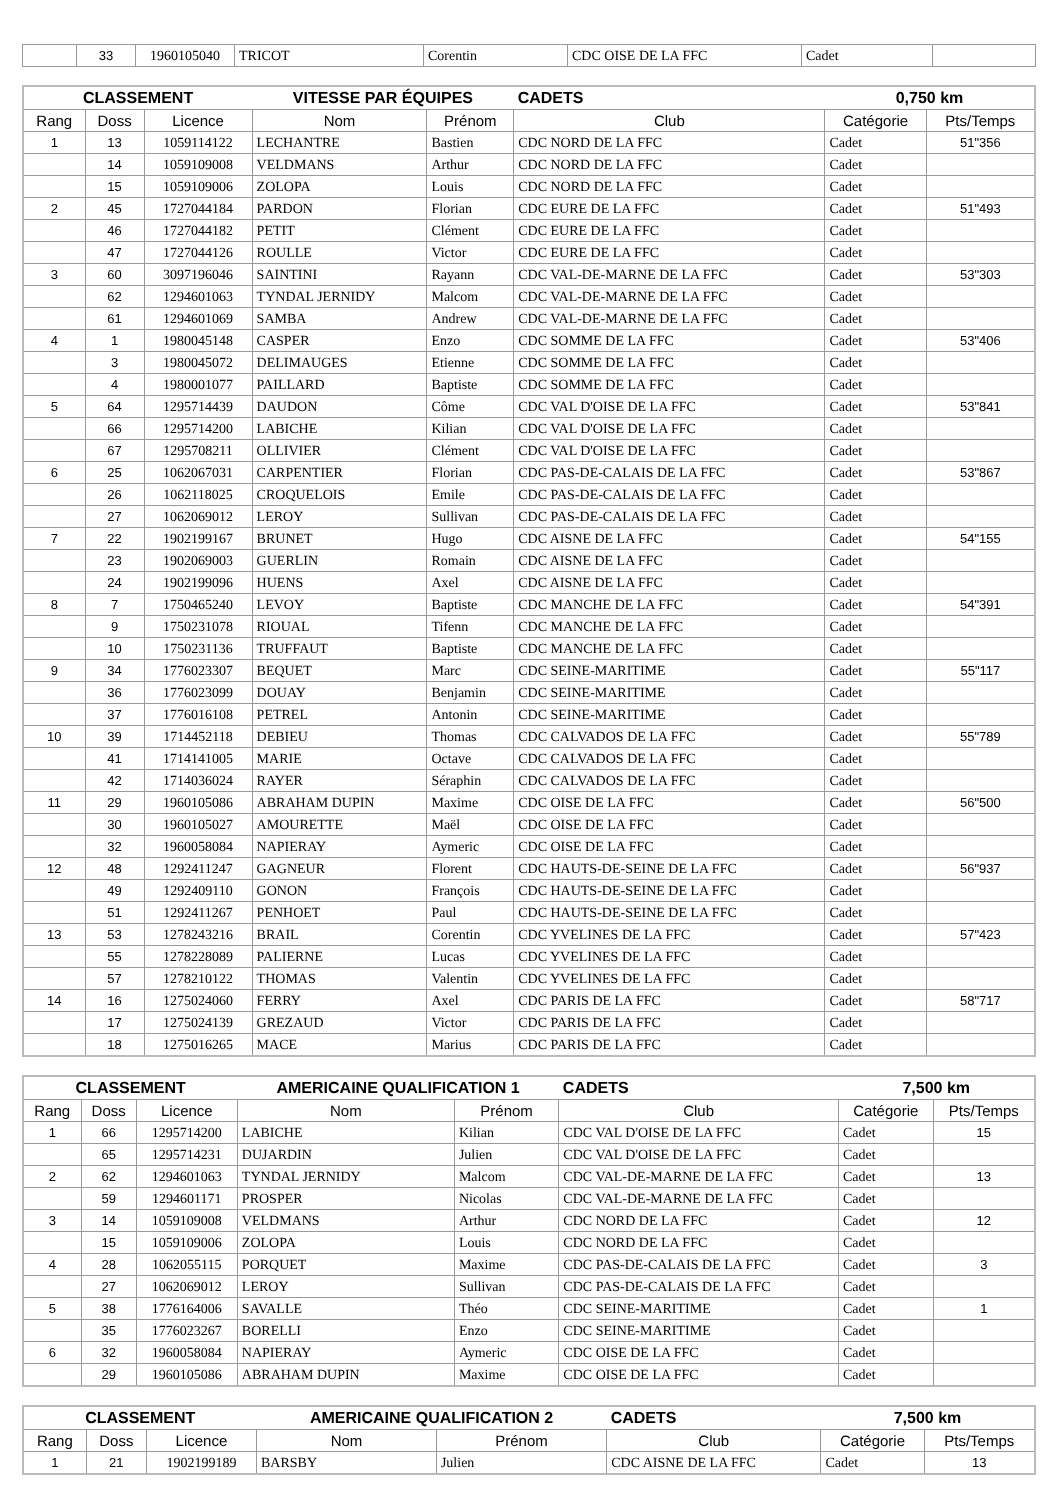| | 33 | 1960105040 | TRICOT | Corentin | CDC OISE DE LA FFC | Cadet | |
| CLASSEMENT | | | VITESSE PAR ÉQUIPES | | CADETS | 0,750 km | |
| Rang | Doss | Licence | Nom | Prénom | Club | Catégorie | Pts/Temps |
| 1 | 13 | 1059114122 | LECHANTRE | Bastien | CDC NORD DE LA FFC | Cadet | 51"356 |
| | 14 | 1059109008 | VELDMANS | Arthur | CDC NORD DE LA FFC | Cadet | |
| | 15 | 1059109006 | ZOLOPA | Louis | CDC NORD DE LA FFC | Cadet | |
| 2 | 45 | 1727044184 | PARDON | Florian | CDC EURE DE LA FFC | Cadet | 51"493 |
| | 46 | 1727044182 | PETIT | Clément | CDC EURE DE LA FFC | Cadet | |
| | 47 | 1727044126 | ROULLE | Victor | CDC EURE DE LA FFC | Cadet | |
| 3 | 60 | 3097196046 | SAINTINI | Rayann | CDC VAL-DE-MARNE DE LA FFC | Cadet | 53"303 |
| | 62 | 1294601063 | TYNDAL JERNIDY | Malcom | CDC VAL-DE-MARNE DE LA FFC | Cadet | |
| | 61 | 1294601069 | SAMBA | Andrew | CDC VAL-DE-MARNE DE LA FFC | Cadet | |
| 4 | 1 | 1980045148 | CASPER | Enzo | CDC SOMME DE LA FFC | Cadet | 53"406 |
| | 3 | 1980045072 | DELIMAUGES | Etienne | CDC SOMME DE LA FFC | Cadet | |
| | 4 | 1980001077 | PAILLARD | Baptiste | CDC SOMME DE LA FFC | Cadet | |
| 5 | 64 | 1295714439 | DAUDON | Côme | CDC VAL D'OISE DE LA FFC | Cadet | 53"841 |
| | 66 | 1295714200 | LABICHE | Kilian | CDC VAL D'OISE DE LA FFC | Cadet | |
| | 67 | 1295708211 | OLLIVIER | Clément | CDC VAL D'OISE DE LA FFC | Cadet | |
| 6 | 25 | 1062067031 | CARPENTIER | Florian | CDC PAS-DE-CALAIS DE LA FFC | Cadet | 53"867 |
| | 26 | 1062118025 | CROQUELOIS | Emile | CDC PAS-DE-CALAIS DE LA FFC | Cadet | |
| | 27 | 1062069012 | LEROY | Sullivan | CDC PAS-DE-CALAIS DE LA FFC | Cadet | |
| 7 | 22 | 1902199167 | BRUNET | Hugo | CDC AISNE DE LA FFC | Cadet | 54"155 |
| | 23 | 1902069003 | GUERLIN | Romain | CDC AISNE DE LA FFC | Cadet | |
| | 24 | 1902199096 | HUENS | Axel | CDC AISNE DE LA FFC | Cadet | |
| 8 | 7 | 1750465240 | LEVOY | Baptiste | CDC MANCHE DE LA FFC | Cadet | 54"391 |
| | 9 | 1750231078 | RIOUAL | Tifenn | CDC MANCHE DE LA FFC | Cadet | |
| | 10 | 1750231136 | TRUFFAUT | Baptiste | CDC MANCHE DE LA FFC | Cadet | |
| 9 | 34 | 1776023307 | BEQUET | Marc | CDC SEINE-MARITIME | Cadet | 55"117 |
| | 36 | 1776023099 | DOUAY | Benjamin | CDC SEINE-MARITIME | Cadet | |
| | 37 | 1776016108 | PETREL | Antonin | CDC SEINE-MARITIME | Cadet | |
| 10 | 39 | 1714452118 | DEBIEU | Thomas | CDC CALVADOS DE LA FFC | Cadet | 55"789 |
| | 41 | 1714141005 | MARIE | Octave | CDC CALVADOS DE LA FFC | Cadet | |
| | 42 | 1714036024 | RAYER | Séraphin | CDC CALVADOS DE LA FFC | Cadet | |
| 11 | 29 | 1960105086 | ABRAHAM DUPIN | Maxime | CDC OISE DE LA FFC | Cadet | 56"500 |
| | 30 | 1960105027 | AMOURETTE | Maël | CDC OISE DE LA FFC | Cadet | |
| | 32 | 1960058084 | NAPIERAY | Aymeric | CDC OISE DE LA FFC | Cadet | |
| 12 | 48 | 1292411247 | GAGNEUR | Florent | CDC HAUTS-DE-SEINE DE LA FFC | Cadet | 56"937 |
| | 49 | 1292409110 | GONON | François | CDC HAUTS-DE-SEINE DE LA FFC | Cadet | |
| | 51 | 1292411267 | PENHOET | Paul | CDC HAUTS-DE-SEINE DE LA FFC | Cadet | |
| 13 | 53 | 1278243216 | BRAIL | Corentin | CDC YVELINES DE LA FFC | Cadet | 57"423 |
| | 55 | 1278228089 | PALIERNE | Lucas | CDC YVELINES DE LA FFC | Cadet | |
| | 57 | 1278210122 | THOMAS | Valentin | CDC YVELINES DE LA FFC | Cadet | |
| 14 | 16 | 1275024060 | FERRY | Axel | CDC PARIS DE LA FFC | Cadet | 58"717 |
| | 17 | 1275024139 | GREZAUD | Victor | CDC PARIS DE LA FFC | Cadet | |
| | 18 | 1275016265 | MACE | Marius | CDC PARIS DE LA FFC | Cadet | |
| CLASSEMENT | | | AMERICAINE QUALIFICATION 1 | | CADETS | 7,500 km | |
| Rang | Doss | Licence | Nom | Prénom | Club | Catégorie | Pts/Temps |
| 1 | 66 | 1295714200 | LABICHE | Kilian | CDC VAL D'OISE DE LA FFC | Cadet | 15 |
| | 65 | 1295714231 | DUJARDIN | Julien | CDC VAL D'OISE DE LA FFC | Cadet | |
| 2 | 62 | 1294601063 | TYNDAL JERNIDY | Malcom | CDC VAL-DE-MARNE DE LA FFC | Cadet | 13 |
| | 59 | 1294601171 | PROSPER | Nicolas | CDC VAL-DE-MARNE DE LA FFC | Cadet | |
| 3 | 14 | 1059109008 | VELDMANS | Arthur | CDC NORD DE LA FFC | Cadet | 12 |
| | 15 | 1059109006 | ZOLOPA | Louis | CDC NORD DE LA FFC | Cadet | |
| 4 | 28 | 1062055115 | PORQUET | Maxime | CDC PAS-DE-CALAIS DE LA FFC | Cadet | 3 |
| | 27 | 1062069012 | LEROY | Sullivan | CDC PAS-DE-CALAIS DE LA FFC | Cadet | |
| 5 | 38 | 1776164006 | SAVALLE | Théo | CDC SEINE-MARITIME | Cadet | 1 |
| | 35 | 1776023267 | BORELLI | Enzo | CDC SEINE-MARITIME | Cadet | |
| 6 | 32 | 1960058084 | NAPIERAY | Aymeric | CDC OISE DE LA FFC | Cadet | |
| | 29 | 1960105086 | ABRAHAM DUPIN | Maxime | CDC OISE DE LA FFC | Cadet | |
| CLASSEMENT | | | AMERICAINE QUALIFICATION 2 | | CADETS | 7,500 km | |
| Rang | Doss | Licence | Nom | Prénom | Club | Catégorie | Pts/Temps |
| 1 | 21 | 1902199189 | BARSBY | Julien | CDC AISNE DE LA FFC | Cadet | 13 |